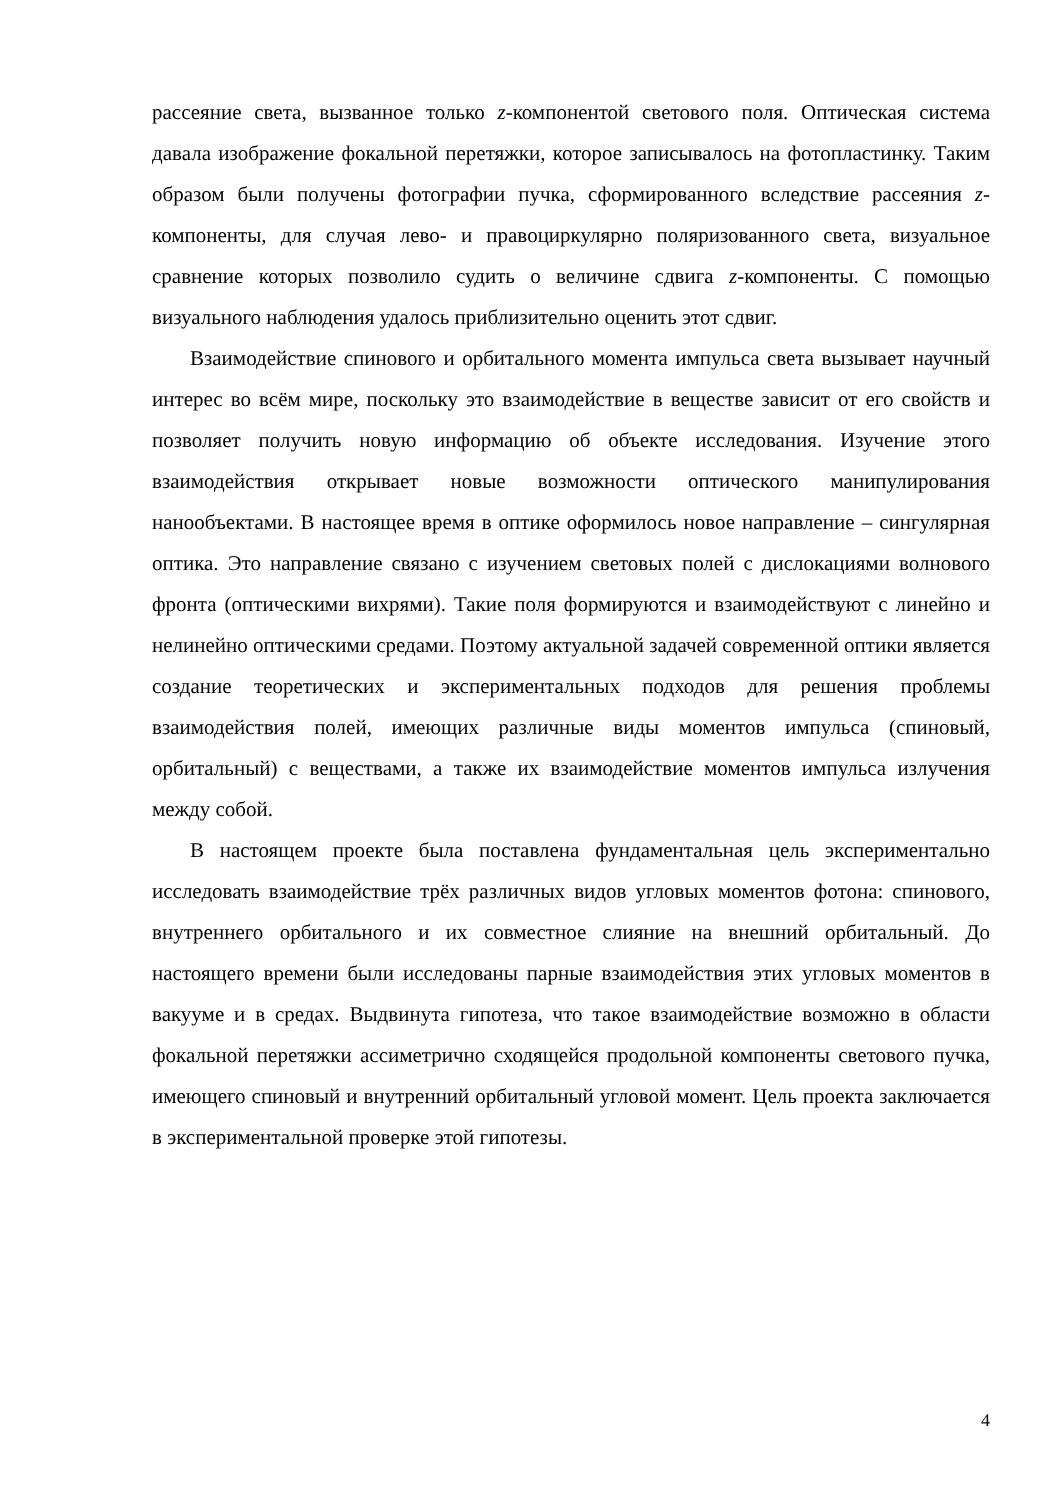рассеяние света, вызванное только z-компонентой светового поля. Оптическая система давала изображение фокальной перетяжки, которое записывалось на фотопластинку. Таким образом были получены фотографии пучка, сформированного вследствие рассеяния z-компоненты, для случая лево- и правоциркулярно поляризованного света, визуальное сравнение которых позволило судить о величине сдвига z-компоненты. С помощью визуального наблюдения удалось приблизительно оценить этот сдвиг.
Взаимодействие спинового и орбитального момента импульса света вызывает научный интерес во всём мире, поскольку это взаимодействие в веществе зависит от его свойств и позволяет получить новую информацию об объекте исследования. Изучение этого взаимодействия открывает новые возможности оптического манипулирования нанообъектами. В настоящее время в оптике оформилось новое направление – сингулярная оптика. Это направление связано с изучением световых полей с дислокациями волнового фронта (оптическими вихрями). Такие поля формируются и взаимодействуют с линейно и нелинейно оптическими средами. Поэтому актуальной задачей современной оптики является создание теоретических и экспериментальных подходов для решения проблемы взаимодействия полей, имеющих различные виды моментов импульса (спиновый, орбитальный) с веществами, а также их взаимодействие моментов импульса излучения между собой.
В настоящем проекте была поставлена фундаментальная цель экспериментально исследовать взаимодействие трёх различных видов угловых моментов фотона: спинового, внутреннего орбитального и их совместное слияние на внешний орбитальный. До настоящего времени были исследованы парные взаимодействия этих угловых моментов в вакууме и в средах. Выдвинута гипотеза, что такое взаимодействие возможно в области фокальной перетяжки ассиметрично сходящейся продольной компоненты светового пучка, имеющего спиновый и внутренний орбитальный угловой момент. Цель проекта заключается в экспериментальной проверке этой гипотезы.
4